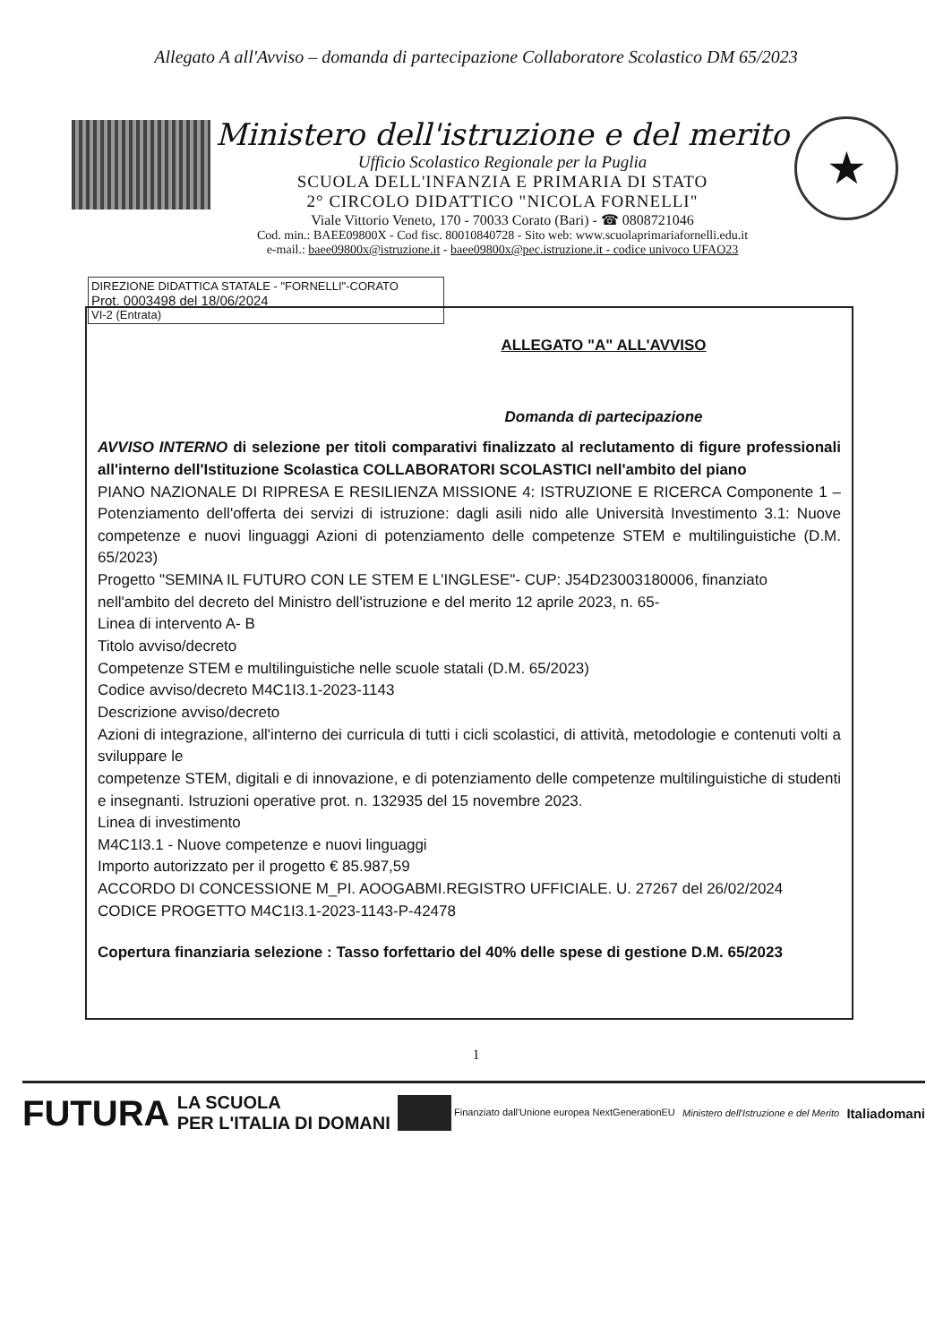Allegato A all'Avviso – domanda di partecipazione Collaboratore Scolastico DM 65/2023
Ministero dell'istruzione e del merito
Ufficio Scolastico Regionale per la Puglia
SCUOLA DELL'INFANZIA E PRIMARIA DI STATO
2° CIRCOLO DIDATTICO "NICOLA FORNELLI"
Viale Vittorio Veneto, 170 - 70033 Corato (Bari) - ☎ 0808721046
Cod. min.: BAEE09800X - Cod fisc. 80010840728 - Sito web: www.scuolaprimariafornelli.edu.it
e-mail.: baee09800x@istruzione.it - baee09800x@pec.istruzione.it - codice univoco UFAO23
★
DIREZIONE DIDATTICA STATALE - "FORNELLI"-CORATO
Prot. 0003498 del 18/06/2024
VI-2 (Entrata)
ALLEGATO "A" ALL'AVVISO
Domanda di partecipazione
AVVISO INTERNO di selezione per titoli comparativi finalizzato al reclutamento di figure professionali all'interno dell'Istituzione Scolastica COLLABORATORI SCOLASTICI nell'ambito del piano
PIANO NAZIONALE DI RIPRESA E RESILIENZA MISSIONE 4: ISTRUZIONE E RICERCA Componente 1 – Potenziamento dell'offerta dei servizi di istruzione: dagli asili nido alle Università Investimento 3.1: Nuove competenze e nuovi linguaggi Azioni di potenziamento delle competenze STEM e multilinguistiche (D.M. 65/2023)
Progetto "SEMINA IL FUTURO CON LE STEM E L'INGLESE"- CUP: J54D23003180006, finanziato nell'ambito del decreto del Ministro dell'istruzione e del merito 12 aprile 2023, n. 65-
Linea di intervento A- B
Titolo avviso/decreto
Competenze STEM e multilinguistiche nelle scuole statali (D.M. 65/2023)
Codice avviso/decreto M4C1I3.1-2023-1143
Descrizione avviso/decreto
Azioni di integrazione, all'interno dei curricula di tutti i cicli scolastici, di attività, metodologie e contenuti volti a sviluppare le
competenze STEM, digitali e di innovazione, e di potenziamento delle competenze multilinguistiche di studenti e insegnanti. Istruzioni operative prot. n. 132935 del 15 novembre 2023.
Linea di investimento
M4C1I3.1 - Nuove competenze e nuovi linguaggi
Importo autorizzato per il progetto € 85.987,59
ACCORDO DI CONCESSIONE M_PI. AOOGABMI.REGISTRO UFFICIALE. U. 27267 del 26/02/2024
CODICE PROGETTO M4C1I3.1-2023-1143-P-42478
Copertura finanziaria selezione : Tasso forfettario del 40% delle spese di gestione D.M. 65/2023
1
FUTURA LA SCUOLA
PER L'ITALIA DI DOMANI Finanziato dall'Unione europea NextGenerationEU Ministero dell'Istruzione e del Merito Italiadomani